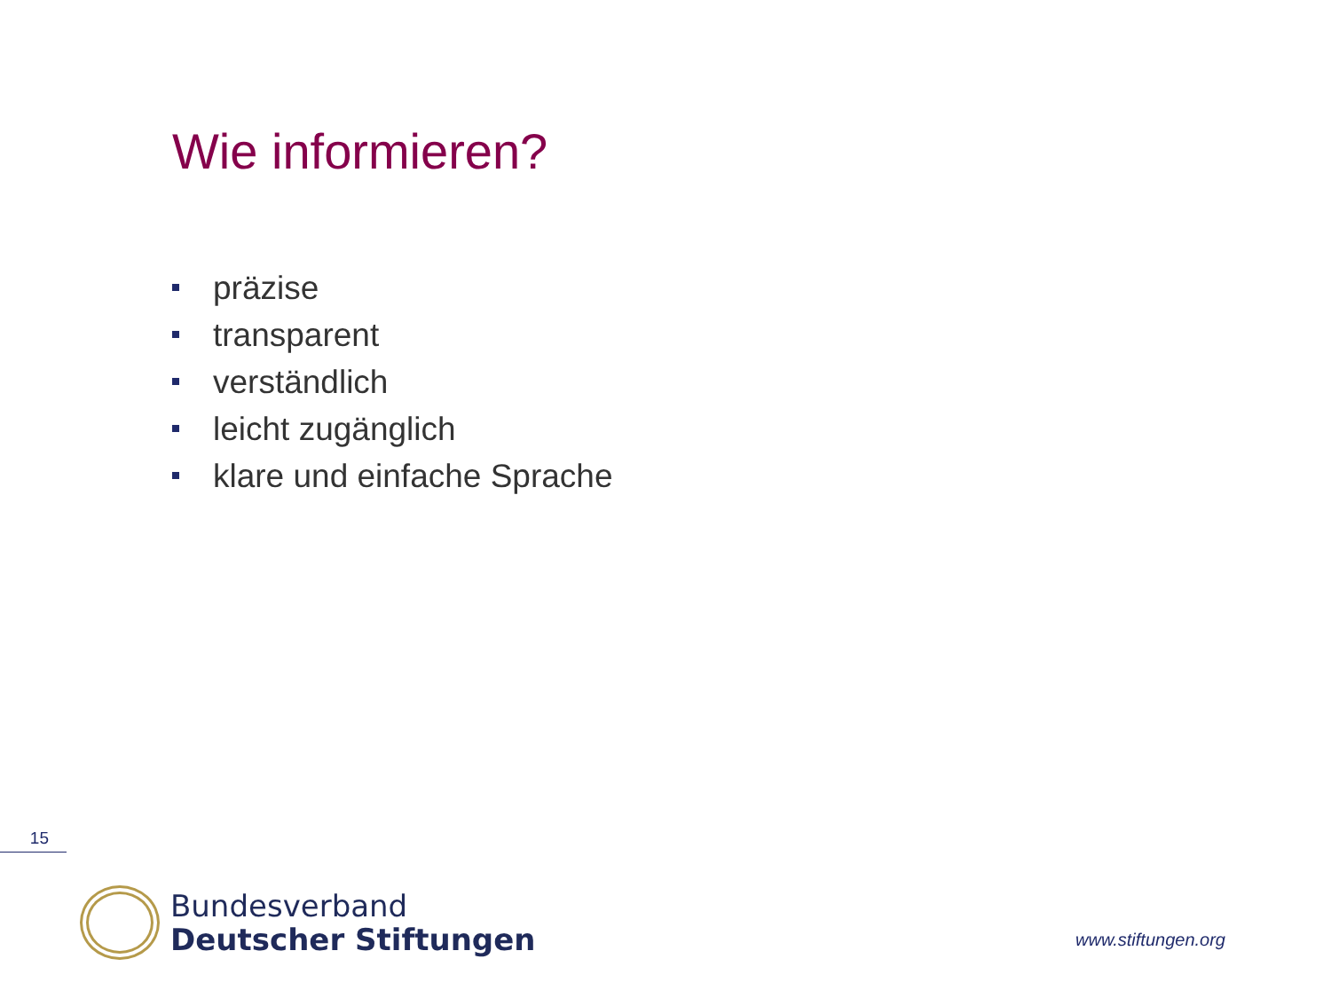Wie informieren?
präzise
transparent
verständlich
leicht zugänglich
klare und einfache Sprache
15
Bundesverband
Deutscher Stiftungen
www.stiftungen.org